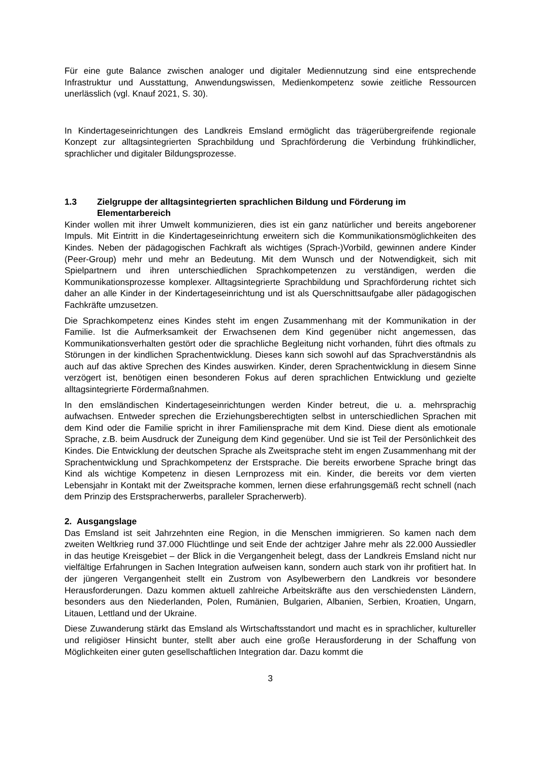Für eine gute Balance zwischen analoger und digitaler Mediennutzung sind eine entsprechende Infrastruktur und Ausstattung, Anwendungswissen, Medienkompetenz sowie zeitliche Ressourcen unerlässlich (vgl. Knauf 2021, S. 30).
In Kindertageseinrichtungen des Landkreis Emsland ermöglicht das trägerübergreifende regionale Konzept zur alltagsintegrierten Sprachbildung und Sprachförderung die Verbindung frühkindlicher, sprachlicher und digitaler Bildungsprozesse.
1.3 Zielgruppe der alltagsintegrierten sprachlichen Bildung und Förderung im Elementarbereich
Kinder wollen mit ihrer Umwelt kommunizieren, dies ist ein ganz natürlicher und bereits angeborener Impuls. Mit Eintritt in die Kindertageseinrichtung erweitern sich die Kommunikationsmöglichkeiten des Kindes. Neben der pädagogischen Fachkraft als wichtiges (Sprach-)Vorbild, gewinnen andere Kinder (Peer-Group) mehr und mehr an Bedeutung. Mit dem Wunsch und der Notwendigkeit, sich mit Spielpartnern und ihren unterschiedlichen Sprachkompetenzen zu verständigen, werden die Kommunikationsprozesse komplexer. Alltagsintegrierte Sprachbildung und Sprachförderung richtet sich daher an alle Kinder in der Kindertageseinrichtung und ist als Querschnittsaufgabe aller pädagogischen Fachkräfte umzusetzen.
Die Sprachkompetenz eines Kindes steht im engen Zusammenhang mit der Kommunikation in der Familie. Ist die Aufmerksamkeit der Erwachsenen dem Kind gegenüber nicht angemessen, das Kommunikationsverhalten gestört oder die sprachliche Begleitung nicht vorhanden, führt dies oftmals zu Störungen in der kindlichen Sprachentwicklung. Dieses kann sich sowohl auf das Sprachverständnis als auch auf das aktive Sprechen des Kindes auswirken. Kinder, deren Sprachentwicklung in diesem Sinne verzögert ist, benötigen einen besonderen Fokus auf deren sprachlichen Entwicklung und gezielte alltagsintegrierte Fördermaßnahmen.
In den emsländischen Kindertageseinrichtungen werden Kinder betreut, die u. a. mehrsprachig aufwachsen. Entweder sprechen die Erziehungsberechtigten selbst in unterschiedlichen Sprachen mit dem Kind oder die Familie spricht in ihrer Familiensprache mit dem Kind. Diese dient als emotionale Sprache, z.B. beim Ausdruck der Zuneigung dem Kind gegenüber. Und sie ist Teil der Persönlichkeit des Kindes. Die Entwicklung der deutschen Sprache als Zweitsprache steht im engen Zusammenhang mit der Sprachentwicklung und Sprachkompetenz der Erstsprache. Die bereits erworbene Sprache bringt das Kind als wichtige Kompetenz in diesen Lernprozess mit ein. Kinder, die bereits vor dem vierten Lebensjahr in Kontakt mit der Zweitsprache kommen, lernen diese erfahrungsgemäß recht schnell (nach dem Prinzip des Erstspracherwerbs, paralleler Spracherwerb).
2. Ausgangslage
Das Emsland ist seit Jahrzehnten eine Region, in die Menschen immigrieren. So kamen nach dem zweiten Weltkrieg rund 37.000 Flüchtlinge und seit Ende der achtziger Jahre mehr als 22.000 Aussiedler in das heutige Kreisgebiet – der Blick in die Vergangenheit belegt, dass der Landkreis Emsland nicht nur vielfältige Erfahrungen in Sachen Integration aufweisen kann, sondern auch stark von ihr profitiert hat. In der jüngeren Vergangenheit stellt ein Zustrom von Asylbewerbern den Landkreis vor besondere Herausforderungen. Dazu kommen aktuell zahlreiche Arbeitskräfte aus den verschiedensten Ländern, besonders aus den Niederlanden, Polen, Rumänien, Bulgarien, Albanien, Serbien, Kroatien, Ungarn, Litauen, Lettland und der Ukraine.
Diese Zuwanderung stärkt das Emsland als Wirtschaftsstandort und macht es in sprachlicher, kultureller und religiöser Hinsicht bunter, stellt aber auch eine große Herausforderung in der Schaffung von Möglichkeiten einer guten gesellschaftlichen Integration dar. Dazu kommt die
3